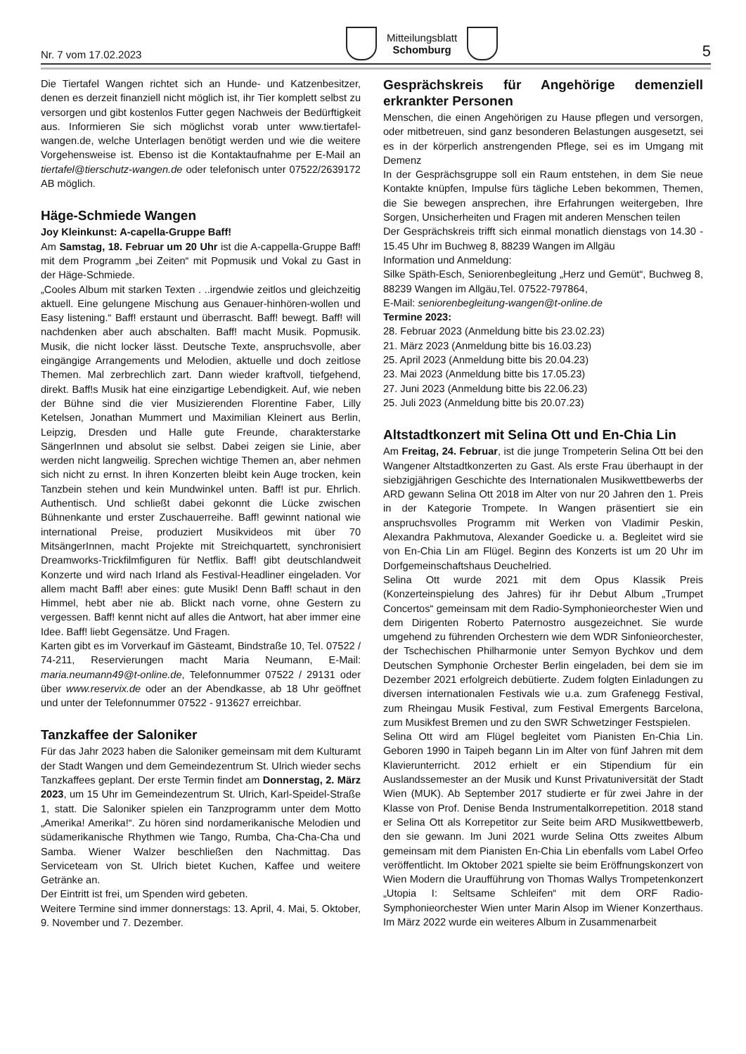Nr. 7 vom 17.02.2023
Mitteilungsblatt
Schomburg
5
Die Tiertafel Wangen richtet sich an Hunde- und Katzenbesitzer, denen es derzeit finanziell nicht möglich ist, ihr Tier komplett selbst zu versorgen und gibt kostenlos Futter gegen Nachweis der Bedürftigkeit aus. Informieren Sie sich möglichst vorab unter www.tiertafel-wangen.de, welche Unterlagen benötigt werden und wie die weitere Vorgehensweise ist. Ebenso ist die Kontaktaufnahme per E-Mail an tiertafel@tierschutz-wangen.de oder telefonisch unter 07522/2639172 AB möglich.
Häge-Schmiede Wangen
Joy Kleinkunst: A-capella-Gruppe Baff!
Am Samstag, 18. Februar um 20 Uhr ist die A-cappella-Gruppe Baff! mit dem Programm „bei Zeiten“ mit Popmusik und Vokal zu Gast in der Häge-Schmiede.
„Cooles Album mit starken Texten . ..irgendwie zeitlos und gleichzeitig aktuell. Eine gelungene Mischung aus Genauer-hinhören-wollen und Easy listening.“ Baff! erstaunt und überrascht. Baff! bewegt. Baff! will nachdenken aber auch abschalten. Baff! macht Musik. Popmusik. Musik, die nicht locker lässt. Deutsche Texte, anspruchsvolle, aber eingängige Arrangements und Melodien, aktuelle und doch zeitlose Themen. Mal zerbrechlich zart. Dann wieder kraftvoll, tiefgehend, direkt. Baff!s Musik hat eine einzigartige Lebendigkeit. Auf, wie neben der Bühne sind die vier Musizierenden Florentine Faber, Lilly Ketelsen, Jonathan Mummert und Maximilian Kleinert aus Berlin, Leipzig, Dresden und Halle gute Freunde, charakterstarke SängerInnen und absolut sie selbst. Dabei zeigen sie Linie, aber werden nicht langweilig. Sprechen wichtige Themen an, aber nehmen sich nicht zu ernst. In ihren Konzerten bleibt kein Auge trocken, kein Tanzbein stehen und kein Mundwinkel unten. Baff! ist pur. Ehrlich. Authentisch. Und schließt dabei gekonnt die Lücke zwischen Bühnenkante und erster Zuschauerreihe. Baff! gewinnt national wie international Preise, produziert Musikvideos mit über 70 MitsängerInnen, macht Projekte mit Streichquartett, synchronisiert Dreamworks-Trickfilmfiguren für Netflix. Baff! gibt deutschlandweit Konzerte und wird nach Irland als Festival-Headliner eingeladen. Vor allem macht Baff! aber eines: gute Musik! Denn Baff! schaut in den Himmel, hebt aber nie ab. Blickt nach vorne, ohne Gestern zu vergessen. Baff! kennt nicht auf alles die Antwort, hat aber immer eine Idee. Baff! liebt Gegensätze. Und Fragen.
Karten gibt es im Vorverkauf im Gästeamt, Bindstraße 10, Tel. 07522 / 74-211, Reservierungen macht Maria Neumann, E-Mail: maria.neumann49@t-online.de, Telefonnummer 07522 / 29131 oder über www.reservix.de oder an der Abendkasse, ab 18 Uhr geöffnet und unter der Telefonnummer 07522 - 913627 erreichbar.
Tanzkaffee der Saloniker
Für das Jahr 2023 haben die Saloniker gemeinsam mit dem Kulturamt der Stadt Wangen und dem Gemeindezentrum St. Ulrich wieder sechs Tanzkaffees geplant. Der erste Termin findet am Donnerstag, 2. März 2023, um 15 Uhr im Gemeindezentrum St. Ulrich, Karl-Speidel-Straße 1, statt. Die Saloniker spielen ein Tanzprogramm unter dem Motto „Amerika! Amerika!“. Zu hören sind nordamerikanische Melodien und südamerikanische Rhythmen wie Tango, Rumba, Cha-Cha-Cha und Samba. Wiener Walzer beschließen den Nachmittag. Das Serviceteam von St. Ulrich bietet Kuchen, Kaffee und weitere Getränke an.
Der Eintritt ist frei, um Spenden wird gebeten.
Weitere Termine sind immer donnerstags: 13. April, 4. Mai, 5. Oktober, 9. November und 7. Dezember.
Gesprächskreis für Angehörige demenziell erkrankter Personen
Menschen, die einen Angehörigen zu Hause pflegen und versorgen, oder mitbetreuen, sind ganz besonderen Belastungen ausgesetzt, sei es in der körperlich anstrengenden Pflege, sei es im Umgang mit Demenz
In der Gesprächsgruppe soll ein Raum entstehen, in dem Sie neue Kontakte knüpfen, Impulse fürs tägliche Leben bekommen, Themen, die Sie bewegen ansprechen, ihre Erfahrungen weitergeben, Ihre Sorgen, Unsicherheiten und Fragen mit anderen Menschen teilen
Der Gesprächskreis trifft sich einmal monatlich dienstags von 14.30 - 15.45 Uhr im Buchweg 8, 88239 Wangen im Allgäu
Information und Anmeldung:
Silke Späth-Esch, Seniorenbegleitung „Herz und Gemüt“, Buchweg 8, 88239 Wangen im Allgäu,Tel. 07522-797864,
E-Mail: seniorenbegleitung-wangen@t-online.de
Termine 2023:
28. Februar 2023 (Anmeldung bitte bis 23.02.23)
21. März 2023 (Anmeldung bitte bis 16.03.23)
25. April 2023 (Anmeldung bitte bis 20.04.23)
23. Mai 2023 (Anmeldung bitte bis 17.05.23)
27. Juni 2023 (Anmeldung bitte bis 22.06.23)
25. Juli 2023 (Anmeldung bitte bis 20.07.23)
Altstadtkonzert mit Selina Ott und En-Chia Lin
Am Freitag, 24. Februar, ist die junge Trompeterin Selina Ott bei den Wangener Altstadtkonzerten zu Gast. Als erste Frau überhaupt in der siebzigjährigen Geschichte des Internationalen Musikwettbewerbs der ARD gewann Selina Ott 2018 im Alter von nur 20 Jahren den 1. Preis in der Kategorie Trompete. In Wangen präsentiert sie ein anspruchsvolles Programm mit Werken von Vladimir Peskin, Alexandra Pakhmutova, Alexander Goedicke u. a. Begleitet wird sie von En-Chia Lin am Flügel. Beginn des Konzerts ist um 20 Uhr im Dorfgemeinschaftshaus Deuchelried.
Selina Ott wurde 2021 mit dem Opus Klassik Preis (Konzerteinspielung des Jahres) für ihr Debut Album „Trumpet Concertos“ gemeinsam mit dem Radio-Symphonieorchester Wien und dem Dirigenten Roberto Paternostro ausgezeichnet. Sie wurde umgehend zu führenden Orchestern wie dem WDR Sinfonieorchester, der Tschechischen Philharmonie unter Semyon Bychkov und dem Deutschen Symphonie Orchester Berlin eingeladen, bei dem sie im Dezember 2021 erfolgreich debütierte. Zudem folgten Einladungen zu diversen internationalen Festivals wie u.a. zum Grafenegg Festival, zum Rheingau Musik Festival, zum Festival Emergents Barcelona, zum Musikfest Bremen und zu den SWR Schwetzinger Festspielen.
Selina Ott wird am Flügel begleitet vom Pianisten En-Chia Lin. Geboren 1990 in Taipeh begann Lin im Alter von fünf Jahren mit dem Klavierunterricht. 2012 erhielt er ein Stipendium für ein Auslandssemester an der Musik und Kunst Privatuniversität der Stadt Wien (MUK). Ab September 2017 studierte er für zwei Jahre in der Klasse von Prof. Denise Benda Instrumentalkorrepetition. 2018 stand er Selina Ott als Korrepetitor zur Seite beim ARD Musikwettbewerb, den sie gewann. Im Juni 2021 wurde Selina Otts zweites Album gemeinsam mit dem Pianisten En-Chia Lin ebenfalls vom Label Orfeo veröffentlicht. Im Oktober 2021 spielte sie beim Eröffnungskonzert von Wien Modern die Uraufführung von Thomas Wallys Trompetenkonzert „Utopia I: Seltsame Schleifen“ mit dem ORF Radio-Symphonieorchester Wien unter Marin Alsop im Wiener Konzerthaus. Im März 2022 wurde ein weiteres Album in Zusammenarbeit